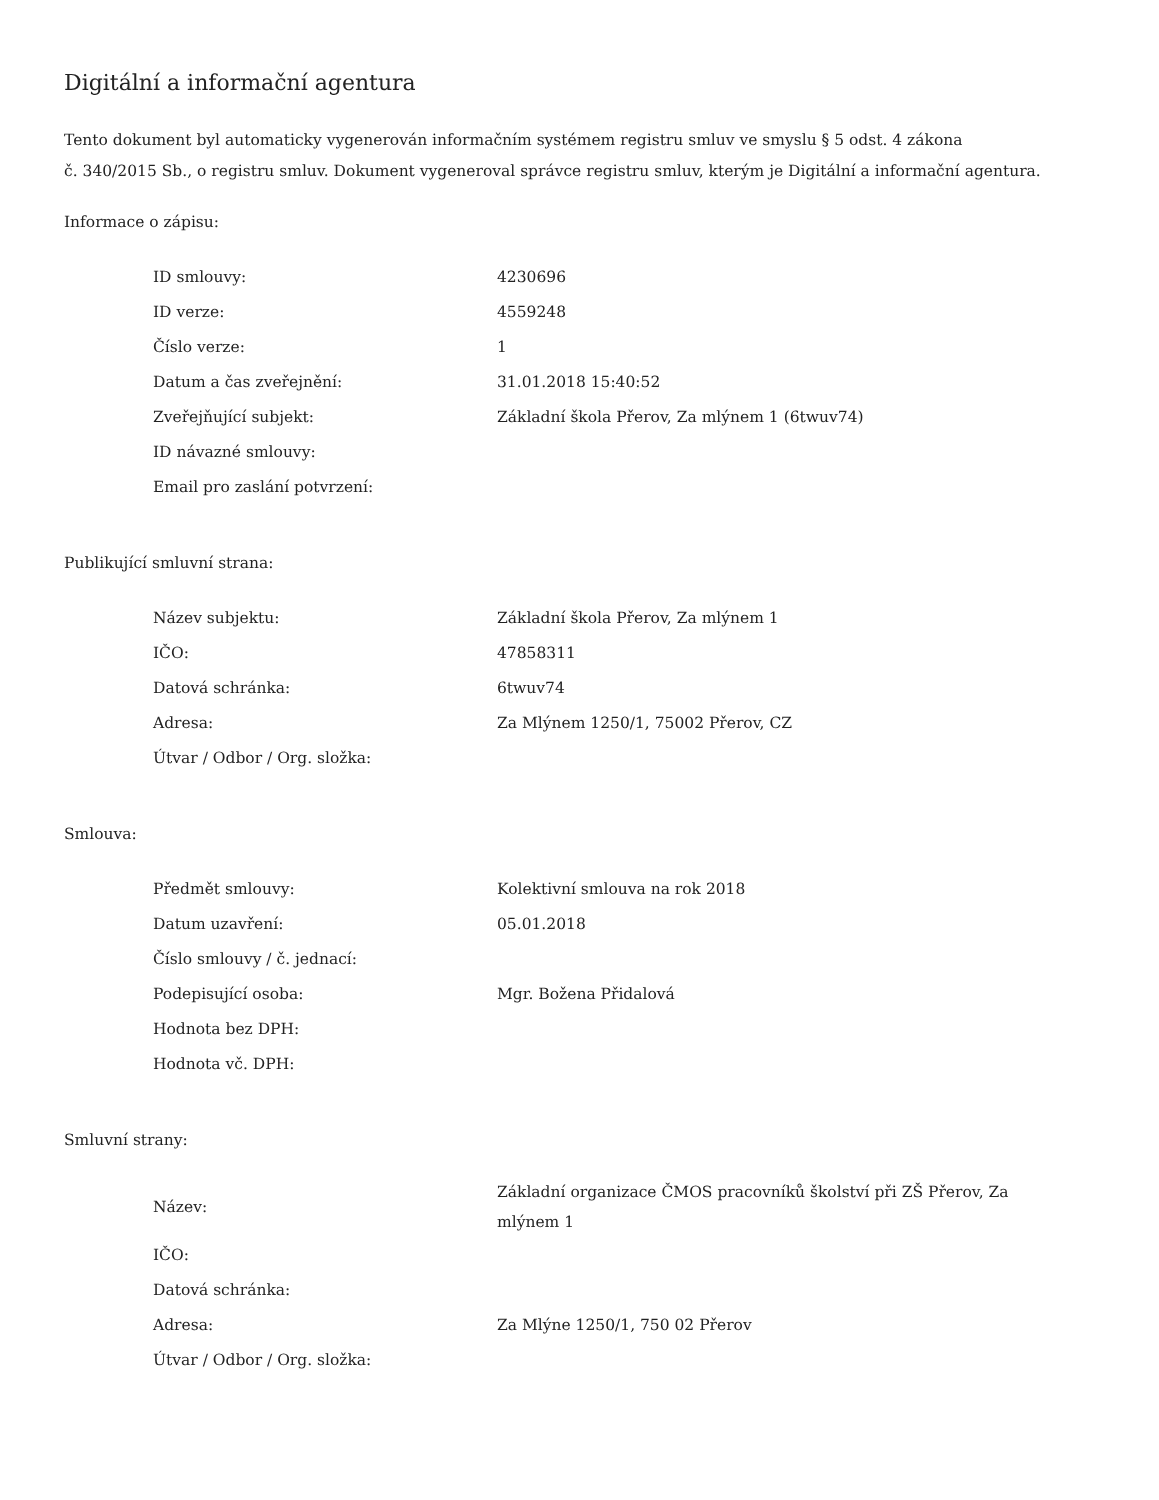Digitální a informační agentura
Tento dokument byl automaticky vygenerován informačním systémem registru smluv ve smyslu § 5 odst. 4 zákona
č. 340/2015 Sb., o registru smluv. Dokument vygeneroval správce registru smluv, kterým je Digitální a informační agentura.
Informace o zápisu:
| ID smlouvy: | 4230696 |
| ID verze: | 4559248 |
| Číslo verze: | 1 |
| Datum a čas zveřejnění: | 31.01.2018 15:40:52 |
| Zveřejňující subjekt: | Základní škola Přerov, Za mlýnem 1 (6twuv74) |
| ID návazné smlouvy: | |
| Email pro zaslání potvrzení: | |
Publikující smluvní strana:
| Název subjektu: | Základní škola Přerov, Za mlýnem 1 |
| IČO: | 47858311 |
| Datová schránka: | 6twuv74 |
| Adresa: | Za Mlýnem 1250/1, 75002 Přerov, CZ |
| Útvar / Odbor / Org. složka: | |
Smlouva:
| Předmět smlouvy: | Kolektivní smlouva na rok 2018 |
| Datum uzavření: | 05.01.2018 |
| Číslo smlouvy / č. jednací: | |
| Podepisující osoba: | Mgr. Božena Přidalová |
| Hodnota bez DPH: | |
| Hodnota vč. DPH: | |
Smluvní strany:
| Název: | Základní organizace ČMOS pracovníků školství při ZŠ Přerov, Za mlýnem 1 |
| IČO: | |
| Datová schránka: | |
| Adresa: | Za Mlýne 1250/1, 750 02 Přerov |
| Útvar / Odbor / Org. složka: | |